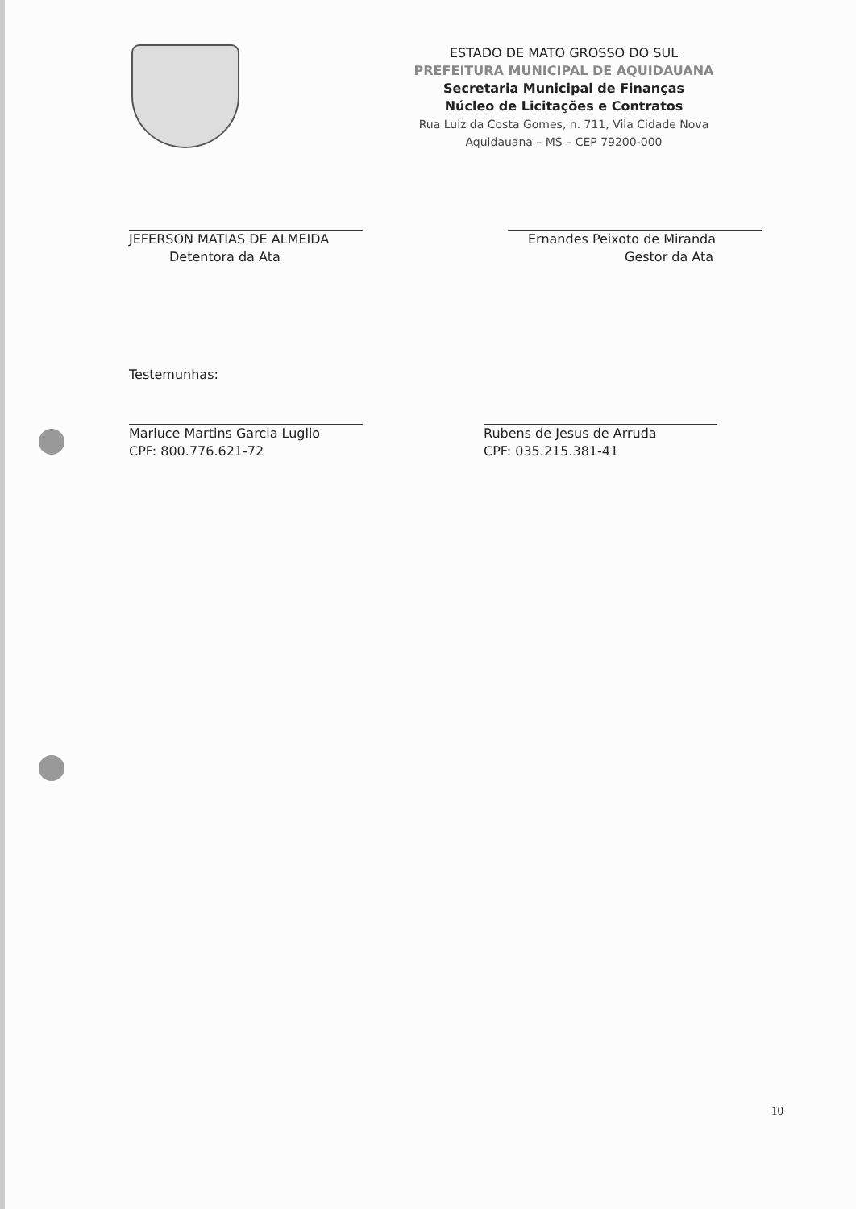ESTADO DE MATO GROSSO DO SUL
PREFEITURA MUNICIPAL DE AQUIDAUANA
Secretaria Municipal de Finanças
Núcleo de Licitações e Contratos
Rua Luiz da Costa Gomes, n. 711, Vila Cidade Nova
Aquidauana – MS – CEP 79200-000
JEFERSON MATIAS DE ALMEIDA
Detentora da Ata
Ernandes Peixoto de Miranda
Gestor da Ata
Testemunhas:
Marluce Martins Garcia Luglio
CPF: 800.776.621-72
Rubens de Jesus de Arruda
CPF: 035.215.381-41
10